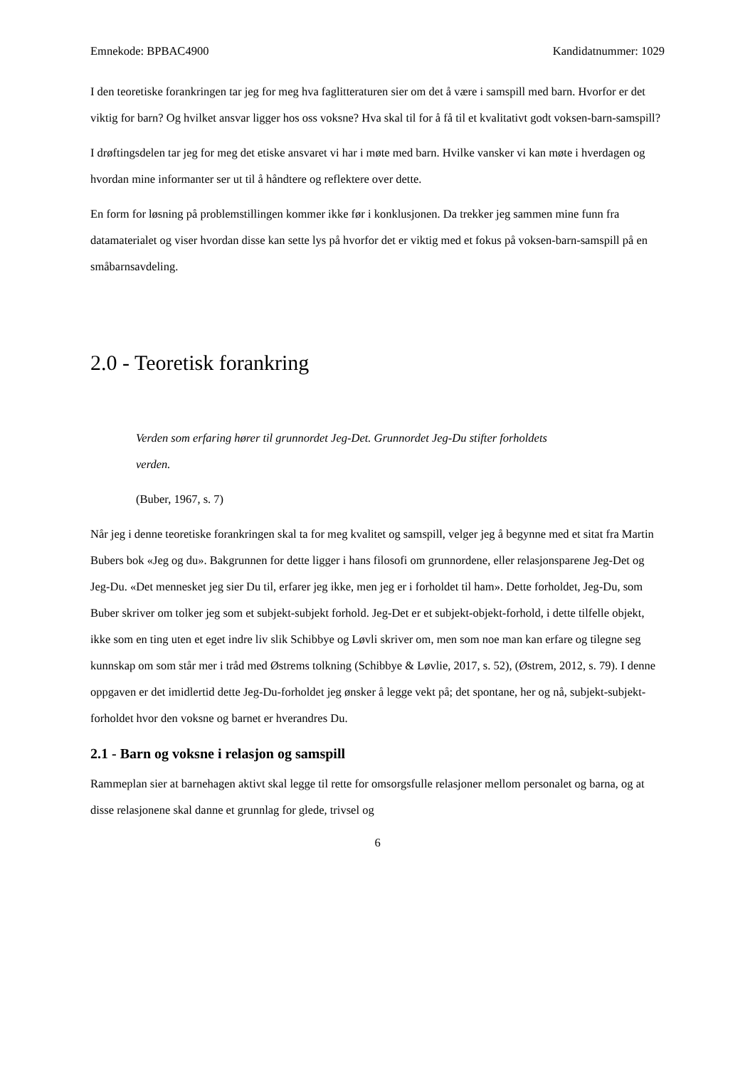Emnekode: BPBAC4900 Kandidatnummer: 1029
I den teoretiske forankringen tar jeg for meg hva faglitteraturen sier om det å være i samspill med barn. Hvorfor er det viktig for barn? Og hvilket ansvar ligger hos oss voksne? Hva skal til for å få til et kvalitativt godt voksen-barn-samspill?
I drøftingsdelen tar jeg for meg det etiske ansvaret vi har i møte med barn. Hvilke vansker vi kan møte i hverdagen og hvordan mine informanter ser ut til å håndtere og reflektere over dette.
En form for løsning på problemstillingen kommer ikke før i konklusjonen. Da trekker jeg sammen mine funn fra datamaterialet og viser hvordan disse kan sette lys på hvorfor det er viktig med et fokus på voksen-barn-samspill på en småbarnsavdeling.
2.0 - Teoretisk forankring
Verden som erfaring hører til grunnordet Jeg-Det. Grunnordet Jeg-Du stifter forholdets verden.
(Buber, 1967, s. 7)
Når jeg i denne teoretiske forankringen skal ta for meg kvalitet og samspill, velger jeg å begynne med et sitat fra Martin Bubers bok «Jeg og du». Bakgrunnen for dette ligger i hans filosofi om grunnordene, eller relasjonsparene Jeg-Det og Jeg-Du. «Det mennesket jeg sier Du til, erfarer jeg ikke, men jeg er i forholdet til ham». Dette forholdet, Jeg-Du, som Buber skriver om tolker jeg som et subjekt-subjekt forhold. Jeg-Det er et subjekt-objekt-forhold, i dette tilfelle objekt, ikke som en ting uten et eget indre liv slik Schibbye og Løvli skriver om, men som noe man kan erfare og tilegne seg kunnskap om som står mer i tråd med Østrems tolkning (Schibbye & Løvlie, 2017, s. 52), (Østrem, 2012, s. 79). I denne oppgaven er det imidlertid dette Jeg-Du-forholdet jeg ønsker å legge vekt på; det spontane, her og nå, subjekt-subjekt-forholdet hvor den voksne og barnet er hverandres Du.
2.1 - Barn og voksne i relasjon og samspill
Rammeplan sier at barnehagen aktivt skal legge til rette for omsorgsfulle relasjoner mellom personalet og barna, og at disse relasjonene skal danne et grunnlag for glede, trivsel og
6